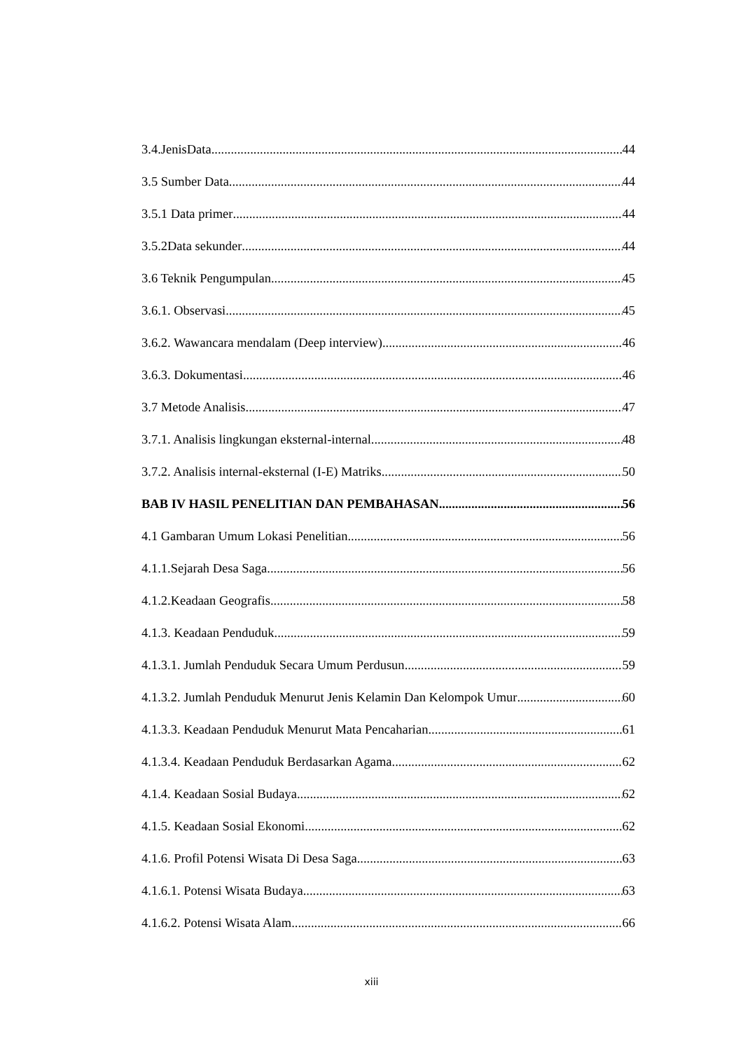3.4.JenisData 44
3.5 Sumber Data 44
3.5.1 Data primer 44
3.5.2Data sekunder 44
3.6 Teknik Pengumpulan 45
3.6.1. Observasi 45
3.6.2. Wawancara mendalam (Deep interview) 46
3.6.3. Dokumentasi 46
3.7 Metode Analisis 47
3.7.1. Analisis lingkungan eksternal-internal 48
3.7.2. Analisis internal-eksternal (I-E) Matriks 50
BAB IV HASIL PENELITIAN DAN PEMBAHASAN 56
4.1 Gambaran Umum Lokasi Penelitian 56
4.1.1.Sejarah Desa Saga 56
4.1.2.Keadaan Geografis 58
4.1.3. Keadaan Penduduk 59
4.1.3.1. Jumlah Penduduk Secara Umum Perdusun 59
4.1.3.2. Jumlah Penduduk Menurut Jenis Kelamin Dan Kelompok Umur 60
4.1.3.3. Keadaan Penduduk Menurut Mata Pencaharian 61
4.1.3.4. Keadaan Penduduk Berdasarkan Agama 62
4.1.4. Keadaan Sosial Budaya 62
4.1.5. Keadaan Sosial Ekonomi 62
4.1.6. Profil Potensi Wisata Di Desa Saga 63
4.1.6.1. Potensi Wisata Budaya 63
4.1.6.2. Potensi Wisata Alam 66
xiii